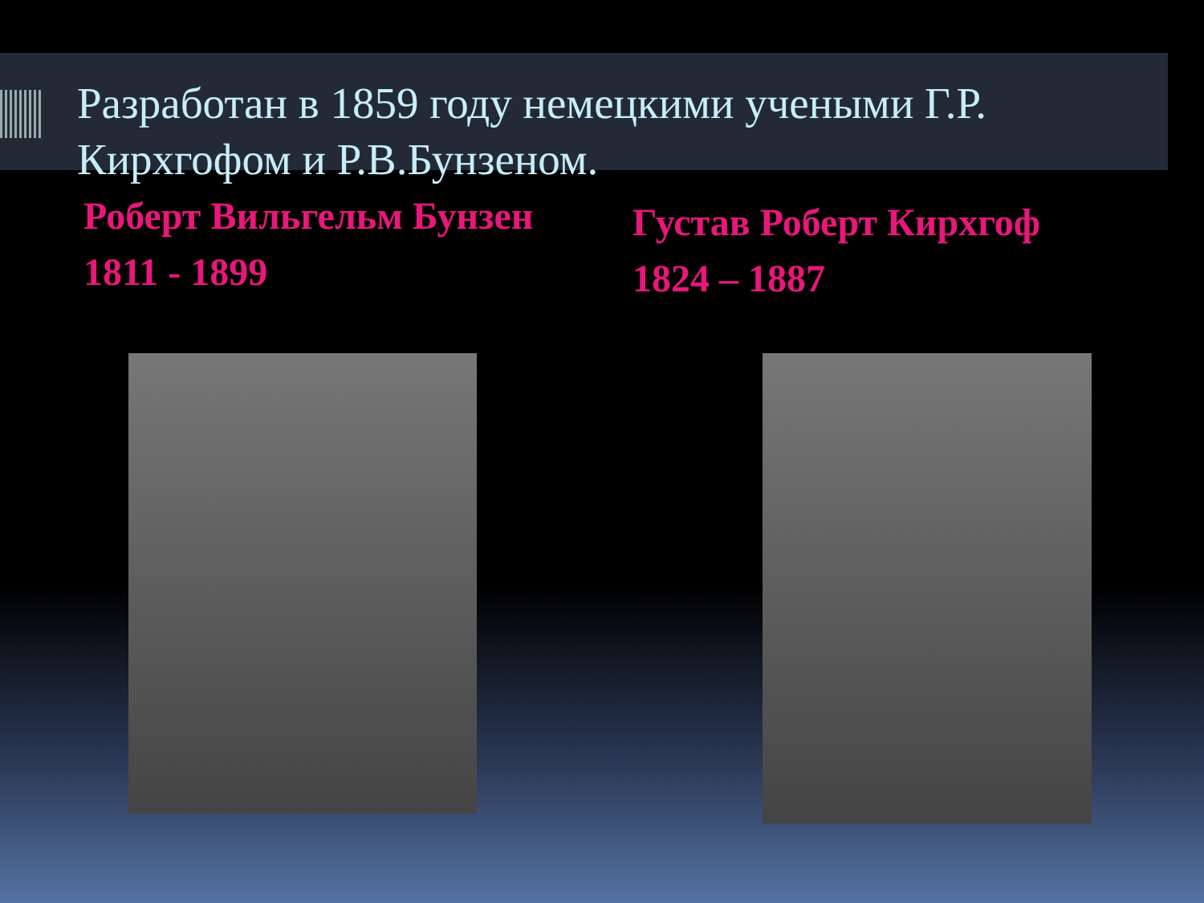Разработан в 1859 году немецкими учеными Г.Р. Кирхгофом и Р.В.Бунзеном.
Роберт Вильгельм Бунзен
1811 - 1899
Густав Роберт Кирхгоф
1824 – 1887